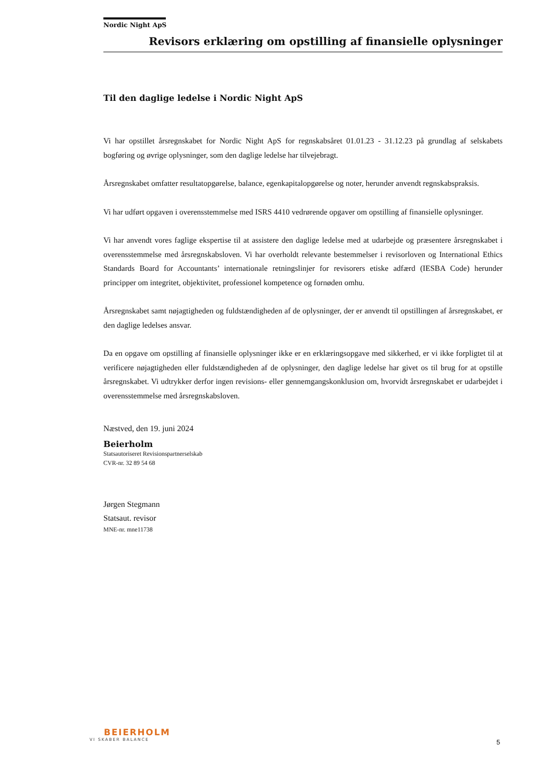Nordic Night ApS
Revisors erklæring om opstilling af finansielle oplysninger
Til den daglige ledelse i Nordic Night ApS
Vi har opstillet årsregnskabet for Nordic Night ApS for regnskabsåret 01.01.23 - 31.12.23 på grundlag af selskabets bogføring og øvrige oplysninger, som den daglige ledelse har tilvejebragt.
Årsregnskabet omfatter resultatopgørelse, balance, egenkapitalopgørelse og noter, herunder anvendt regnskabspraksis.
Vi har udført opgaven i overensstemmelse med ISRS 4410 vedrørende opgaver om opstilling af finansielle oplysninger.
Vi har anvendt vores faglige ekspertise til at assistere den daglige ledelse med at udarbejde og præsentere årsregnskabet i overensstemmelse med årsregnskabsloven. Vi har overholdt relevante bestemmelser i revisorloven og International Ethics Standards Board for Accountants’ internationale retningslinjer for revisorers etiske adfærd (IESBA Code) herunder principper om integritet, objektivitet, professionel kompetence og fornøden omhu.
Årsregnskabet samt nøjagtigheden og fuldstændigheden af de oplysninger, der er anvendt til opstillingen af årsregnskabet, er den daglige ledelses ansvar.
Da en opgave om opstilling af finansielle oplysninger ikke er en erklæringsopgave med sikkerhed, er vi ikke forpligtet til at verificere nøjagtigheden eller fuldstændigheden af de oplysninger, den daglige ledelse har givet os til brug for at opstille årsregnskabet. Vi udtrykker derfor ingen revisions- eller gennemgangskonklusion om, hvorvidt årsregnskabet er udarbejdet i overensstemmelse med årsregnskabsloven.
Næstved, den 19. juni 2024
Beierholm
Statsautoriseret Revisionspartnerselskab
CVR-nr. 32 89 54 68
Jørgen Stegmann
Statsaut. revisor
MNE-nr. mne11738
BEIERHOLM
VI SKABER BALANCE
5